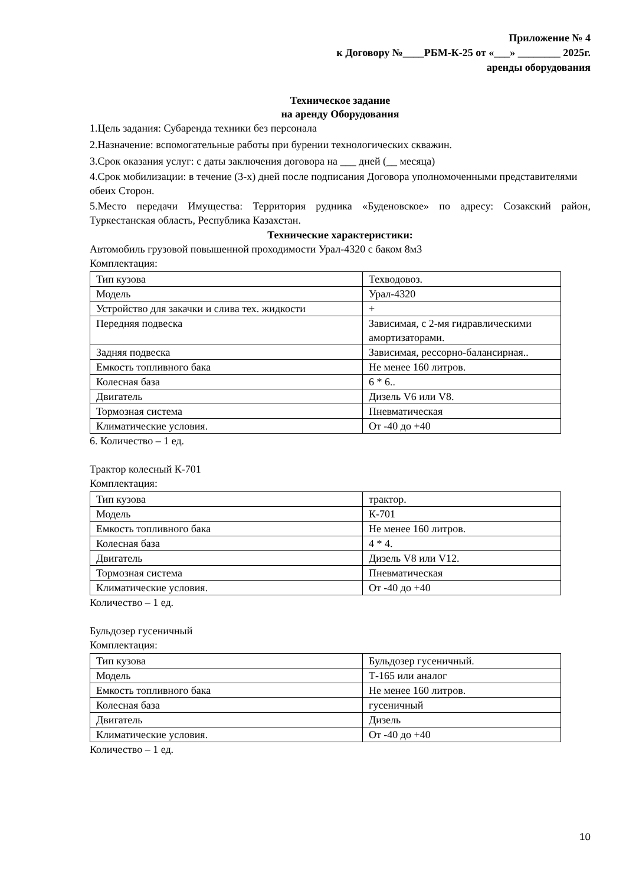Приложение № 4
к Договору №____РБМ-К-25 от «___» ________ 2025г.
аренды оборудования
Техническое задание
на аренду Оборудования
1.Цель задания: Субаренда техники без персонала
2.Назначение: вспомогательные работы при бурении технологических скважин.
3.Срок оказания услуг: с даты заключения договора на ___ дней (__ месяца)
4.Срок мобилизации: в течение (3-х) дней после подписания Договора уполномоченными представителями обеих Сторон.
5.Место передачи Имущества: Территория рудника «Буденовское» по адресу: Созакский район, Туркестанская область, Республика Казахстан.
Технические характеристики:
Автомобиль грузовой повышенной проходимости Урал-4320 с баком 8м3
Комплектация:
| Тип кузова | Техводовоз. |
| Модель | Урал-4320 |
| Устройство для закачки и слива тех. жидкости | + |
| Передняя подвеска | Зависимая, с 2-мя гидравлическими амортизаторами. |
| Задняя подвеска | Зависимая, рессорно-балансирная.. |
| Емкость топливного бака | Не менее 160 литров. |
| Колесная база | 6 * 6.. |
| Двигатель | Дизель V6 или V8. |
| Тормозная система | Пневматическая |
| Климатические условия. | От -40 до +40 |
6. Количество – 1 ед.
Трактор колесный К-701
Комплектация:
| Тип кузова | трактор. |
| Модель | К-701 |
| Емкость топливного бака | Не менее 160 литров. |
| Колесная база | 4 * 4. |
| Двигатель | Дизель V8 или V12. |
| Тормозная система | Пневматическая |
| Климатические условия. | От -40 до +40 |
Количество – 1 ед.
Бульдозер гусеничный
Комплектация:
| Тип кузова | Бульдозер гусеничный. |
| Модель | Т-165 или аналог |
| Емкость топливного бака | Не менее 160 литров. |
| Колесная база | гусеничный |
| Двигатель | Дизель |
| Климатические условия. | От -40 до +40 |
Количество – 1 ед.
10